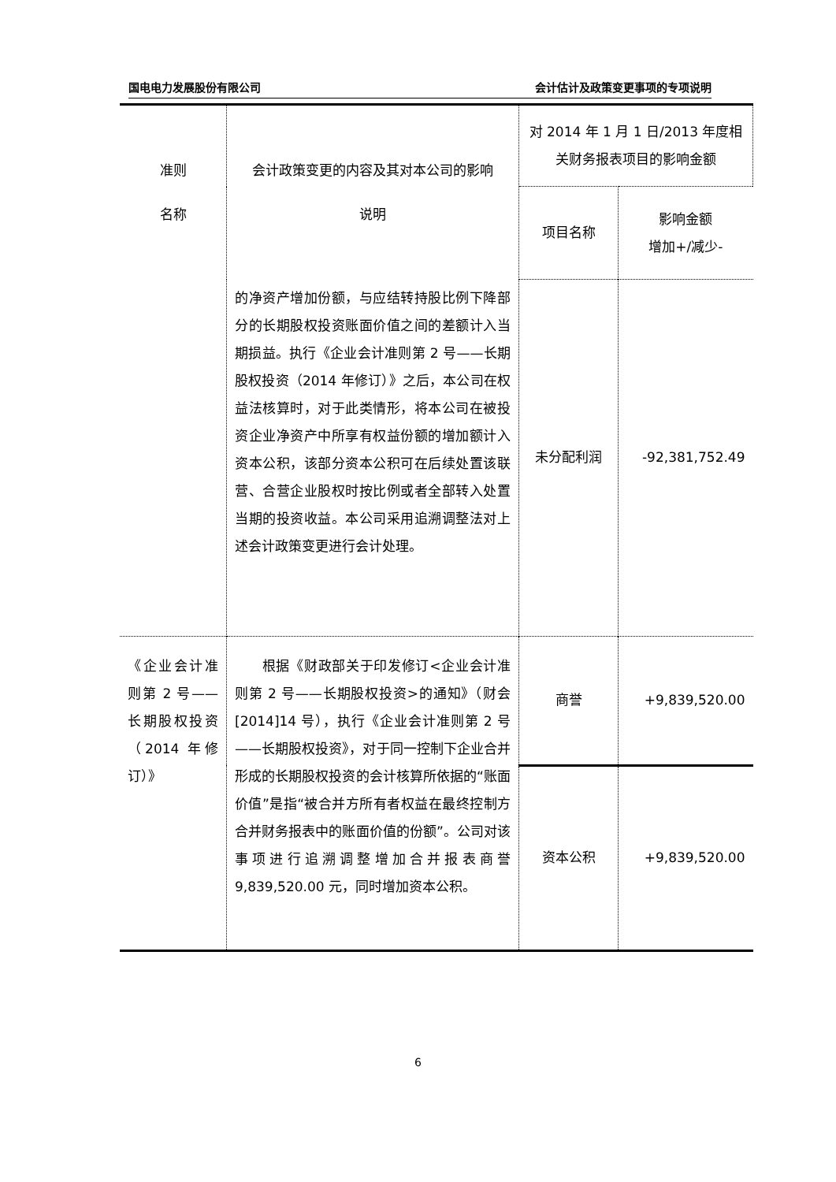国电电力发展股份有限公司 会计估计及政策变更事项的专项说明
| 准则 名称 | 会计政策变更的内容及其对本公司的影响 说明 | 对 2014 年 1 月 1 日/2013 年度相关财务报表项目的影响金额 | |
| | | 项目名称 | 影响金额 增加+/减少- |
| | 的净资产增加份额，与应结转持股比例下降部分的长期股权投资账面价值之间的差额计入当期损益。执行《企业会计准则第 2 号——长期股权投资（2014 年修订）》之后，本公司在权益法核算时，对于此类情形，将本公司在被投资企业净资产中所享有权益份额的增加额计入资本公积，该部分资本公积可在后续处置该联营、合营企业股权时按比例或者全部转入处置当期的投资收益。本公司采用追溯调整法对上述会计政策变更进行会计处理。 | 未分配利润 | -92,381,752.49 |
| 《企业会计准则第 2 号——长期股权投资（2014 年修订）》 | 根据《财政部关于印发修订<企业会计准则第 2 号——长期股权投资>的通知》（财会[2014]14 号），执行《企业会计准则第 2 号——长期股权投资》，对于同一控制下企业合并形成的长期股权投资的会计核算所依据的“账面价值”是指“被合并方所有者权益在最终控制方合并财务报表中的账面价值的份额”。公司对该事项进行追溯调整增加合并报表商誉 9,839,520.00 元，同时增加资本公积。 | 商誉 | +9,839,520.00 |
| | | 资本公积 | +9,839,520.00 |
6